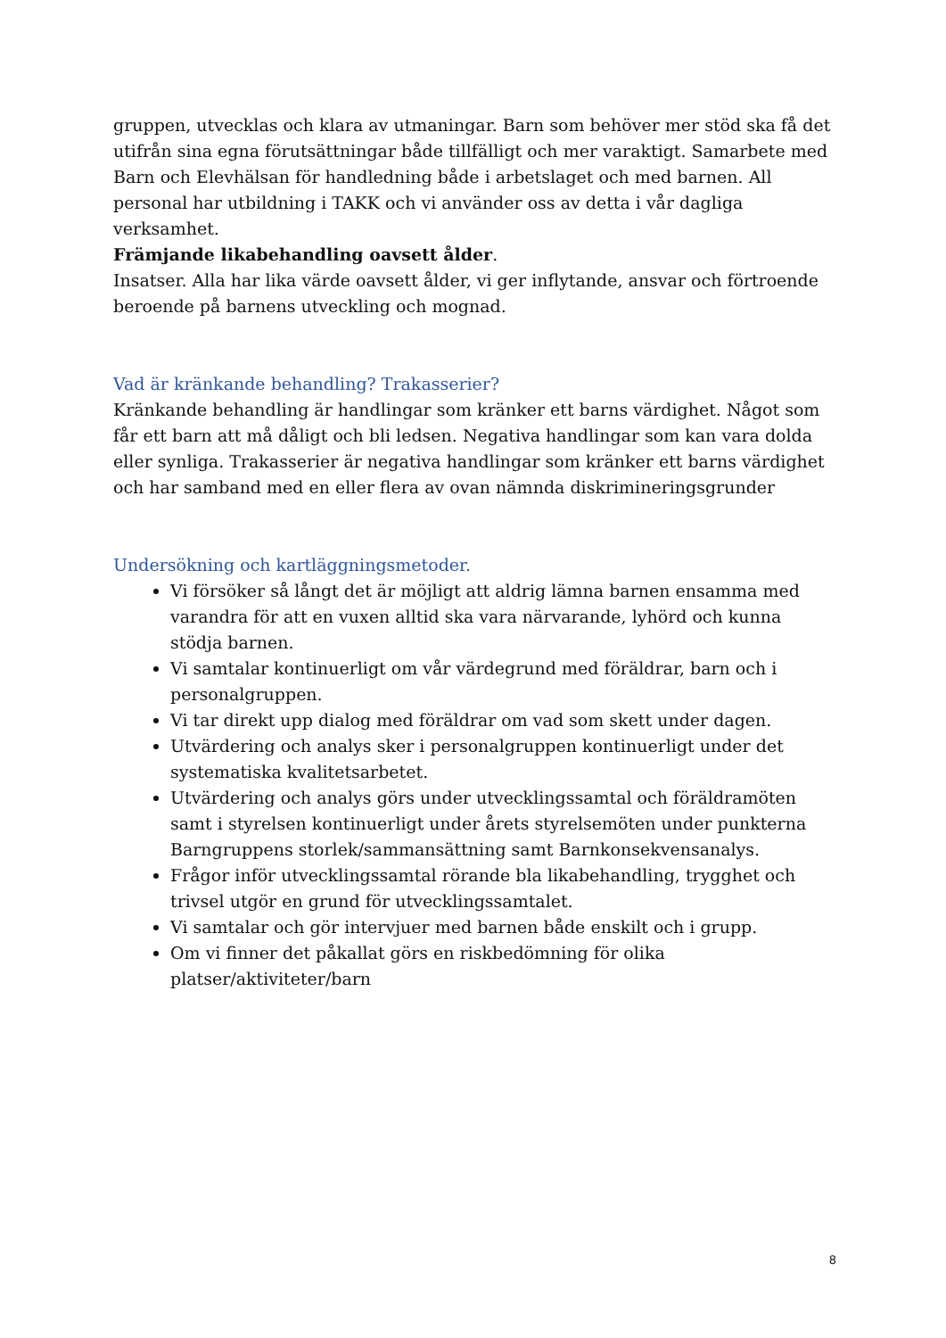gruppen, utvecklas och klara av utmaningar. Barn som behöver mer stöd ska få det utifrån sina egna förutsättningar både tillfälligt och mer varaktigt. Samarbete med Barn och Elevhälsan för handledning både i arbetslaget och med barnen. All personal har utbildning i TAKK och vi använder oss av detta i vår dagliga verksamhet.
Främjande likabehandling oavsett ålder.
Insatser. Alla har lika värde oavsett ålder, vi ger inflytande, ansvar och förtroende beroende på barnens utveckling och mognad.
Vad är kränkande behandling? Trakasserier?
Kränkande behandling är handlingar som kränker ett barns värdighet. Något som får ett barn att må dåligt och bli ledsen. Negativa handlingar som kan vara dolda eller synliga. Trakasserier är negativa handlingar som kränker ett barns värdighet och har samband med en eller flera av ovan nämnda diskrimineringsgrunder
Undersökning och kartläggningsmetoder.
Vi försöker så långt det är möjligt att aldrig lämna barnen ensamma med varandra för att en vuxen alltid ska vara närvarande, lyhörd och kunna stödja barnen.
Vi samtalar kontinuerligt om vår värdegrund med föräldrar, barn och i personalgruppen.
Vi tar direkt upp dialog med föräldrar om vad som skett under dagen.
Utvärdering och analys sker i personalgruppen kontinuerligt under det systematiska kvalitetsarbetet.
Utvärdering och analys görs under utvecklingssamtal och föräldramöten samt i styrelsen kontinuerligt under årets styrelsemöten under punkterna Barngruppens storlek/sammansättning samt Barnkonsekvensanalys.
Frågor inför utvecklingssamtal rörande bla likabehandling, trygghet och trivsel utgör en grund för utvecklingssamtalet.
Vi samtalar och gör intervjuer med barnen både enskilt och i grupp.
Om vi finner det påkallat görs en riskbedömning för olika platser/aktiviteter/barn
8